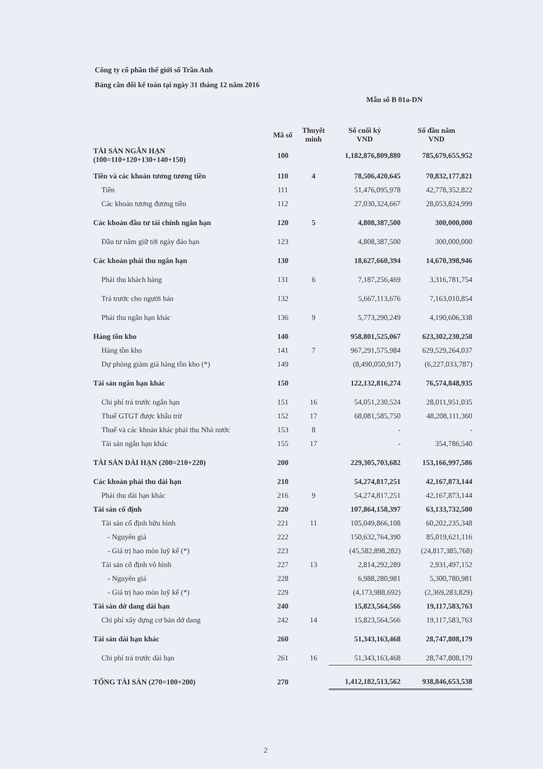Công ty cổ phần thế giới số Trần Anh
Bảng cân đối kế toán tại ngày 31 tháng 12 năm 2016
Mẫu số B 01a-DN
| | Mã số | Thuyết minh | Số cuối kỳ VND | Số đầu năm VND |
| --- | --- | --- | --- | --- |
| TÀI SẢN NGẮN HẠN (100=110+120+130+140+150) | 100 | | 1,182,876,809,880 | 785,679,655,952 |
| Tiền và các khoản tương tương tiền | 110 | 4 | 78,506,420,645 | 70,832,177,821 |
| Tiền | 111 | | 51,476,095,978 | 42,778,352,822 |
| Các khoản tương đương tiền | 112 | | 27,030,324,667 | 28,053,824,999 |
| Các khoản đầu tư tài chính ngắn hạn | 120 | 5 | 4,808,387,500 | 300,000,000 |
| Đầu tư nắm giữ tới ngày đáo hạn | 123 | | 4,808,387,500 | 300,000,000 |
| Các khoản phải thu ngắn hạn | 130 | | 18,627,660,394 | 14,670,398,946 |
| Phải thu khách hàng | 131 | 6 | 7,187,256,469 | 3,316,781,754 |
| Trả trước cho người bán | 132 | | 5,667,113,676 | 7,163,010,854 |
| Phải thu ngắn hạn khác | 136 | 9 | 5,773,290,249 | 4,190,606,338 |
| Hàng tồn kho | 140 | | 958,801,525,067 | 623,302,230,250 |
| Hàng tồn kho | 141 | 7 | 967,291,575,984 | 629,529,264,037 |
| Dự phòng giảm giá hàng tồn kho (*) | 149 | | (8,490,050,917) | (6,227,033,787) |
| Tài sản ngắn hạn khác | 150 | | 122,132,816,274 | 76,574,848,935 |
| Chi phí trả trước ngắn hạn | 151 | 16 | 54,051,230,524 | 28,011,951,035 |
| Thuế GTGT được khấu trừ | 152 | 17 | 68,081,585,750 | 48,208,111,360 |
| Thuế và các khoản khác phải thu Nhà nước | 153 | 8 | - | - |
| Tài sản ngắn hạn khác | 155 | 17 | - | 354,786,540 |
| TÀI SẢN DÀI HẠN (200=210+220) | 200 | | 229,305,703,682 | 153,166,997,586 |
| Các khoản phải thu dài hạn | 210 | | 54,274,817,251 | 42,167,873,144 |
| Phải thu dài hạn khác | 216 | 9 | 54,274,817,251 | 42,167,873,144 |
| Tài sản cố định | 220 | | 107,864,158,397 | 63,133,732,500 |
| Tài sản cố định hữu hình | 221 | 11 | 105,049,866,108 | 60,202,235,348 |
| - Nguyên giá | 222 | | 150,632,764,390 | 85,019,621,116 |
| - Giá trị hao mòn luỹ kế (*) | 223 | | (45,582,898,282) | (24,817,385,768) |
| Tài sản cố định vô hình | 227 | 13 | 2,814,292,289 | 2,931,497,152 |
| - Nguyên giá | 228 | | 6,988,280,981 | 5,300,780,981 |
| - Giá trị hao mòn luỹ kế (*) | 229 | | (4,173,988,692) | (2,369,283,829) |
| Tài sản dở dang dài hạn | 240 | | 15,823,564,566 | 19,117,583,763 |
| Chi phí xây dựng cơ bản dở dang | 242 | 14 | 15,823,564,566 | 19,117,583,763 |
| Tài sản dài hạn khác | 260 | | 51,343,163,468 | 28,747,808,179 |
| Chi phí trả trước dài hạn | 261 | 16 | 51,343,163,468 | 28,747,808,179 |
| TỔNG TÀI SẢN (270=100+200) | 270 | | 1,412,182,513,562 | 938,846,653,538 |
2